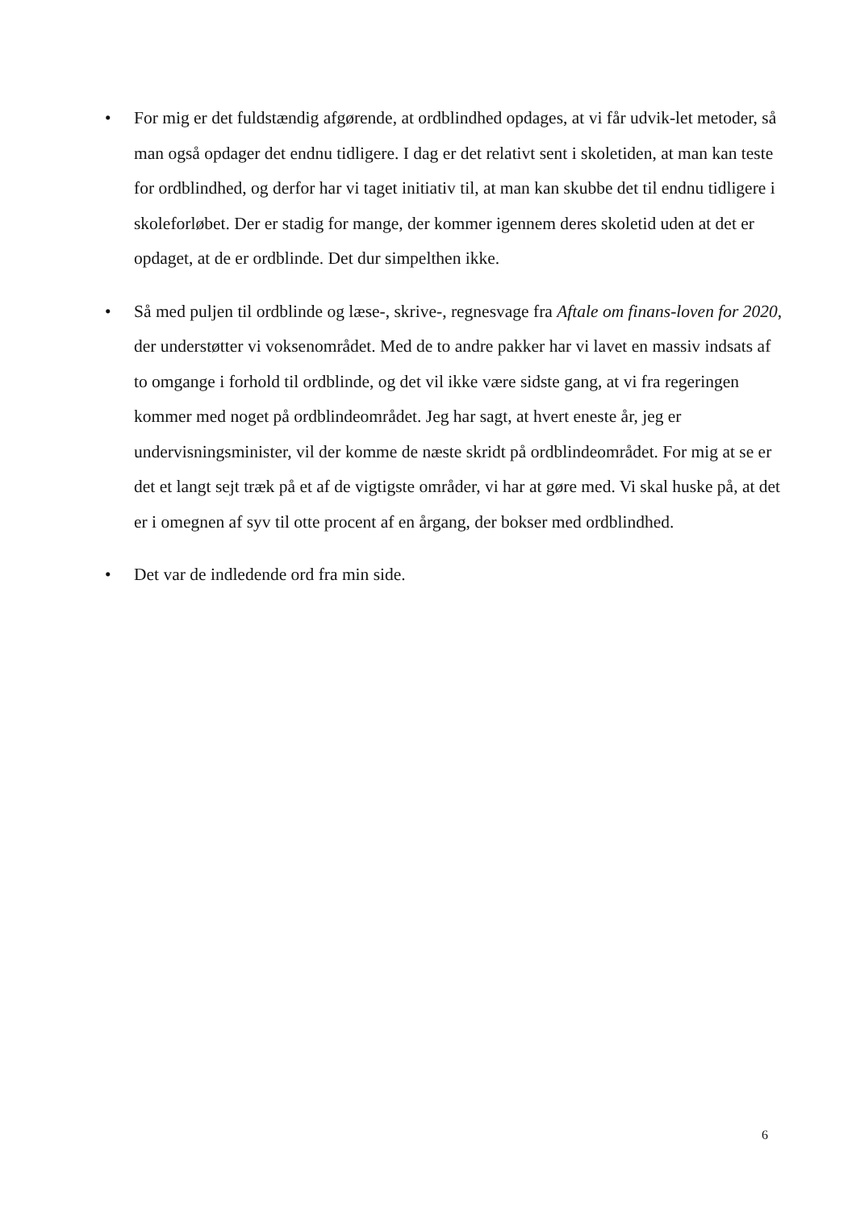• For mig er det fuldstændig afgørende, at ordblindhed opdages, at vi får udvik-let metoder, så man også opdager det endnu tidligere. I dag er det relativt sent i skoletiden, at man kan teste for ordblindhed, og derfor har vi taget initiativ til, at man kan skubbe det til endnu tidligere i skoleforløbet. Der er stadig for mange, der kommer igennem deres skoletid uden at det er opdaget, at de er ordblinde. Det dur simpelthen ikke.
• Så med puljen til ordblinde og læse-, skrive-, regnesvage fra Aftale om finans-loven for 2020, der understøtter vi voksenområdet. Med de to andre pakker har vi lavet en massiv indsats af to omgange i forhold til ordblinde, og det vil ikke være sidste gang, at vi fra regeringen kommer med noget på ordblindeområdet. Jeg har sagt, at hvert eneste år, jeg er undervisningsminister, vil der komme de næste skridt på ordblindeområdet. For mig at se er det et langt sejt træk på et af de vigtigste områder, vi har at gøre med. Vi skal huske på, at det er i omegnen af syv til otte procent af en årgang, der bokser med ordblindhed.
• Det var de indledende ord fra min side.
6